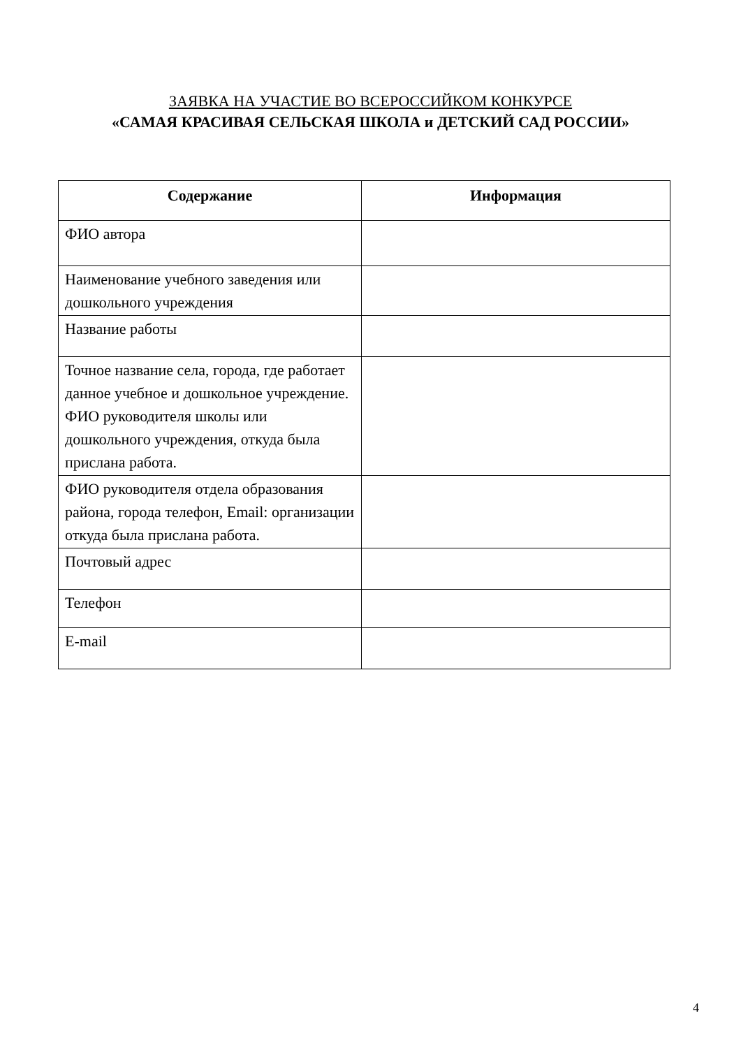ЗАЯВКА НА УЧАСТИЕ ВО ВСЕРОССИЙКОМ КОНКУРСЕ
«САМАЯ КРАСИВАЯ СЕЛЬСКАЯ ШКОЛА и ДЕТСКИЙ САД РОССИИ»
| Содержание | Информация |
| --- | --- |
| ФИО автора | |
| Наименование учебного заведения или дошкольного учреждения | |
| Название работы | |
| Точное название села, города, где работает данное учебное и дошкольное учреждение. ФИО руководителя школы или дошкольного учреждения, откуда была прислана работа. | |
| ФИО руководителя отдела образования района, города телефон, Email: организации откуда была прислана работа. | |
| Почтовый адрес | |
| Телефон | |
| E-mail | |
4